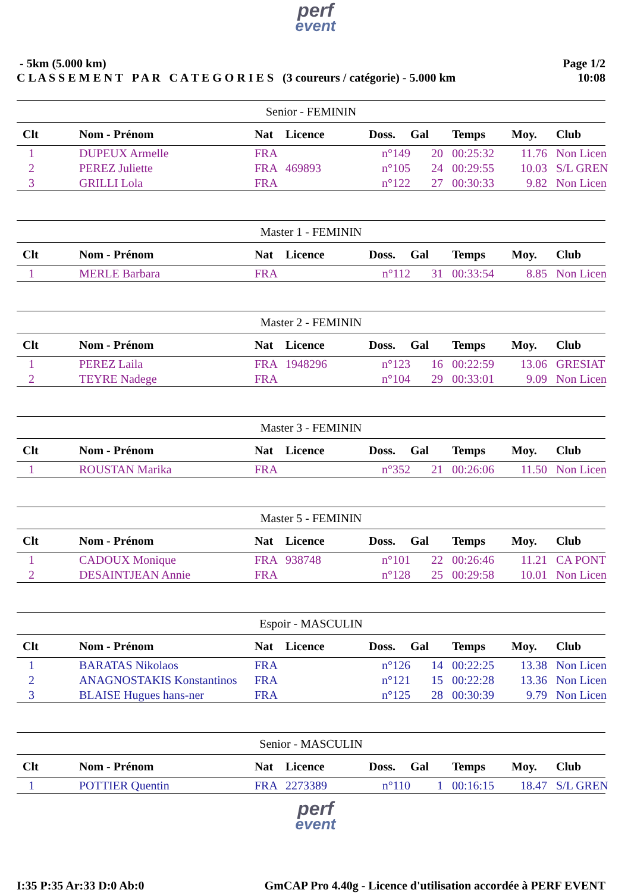perf
event
- 5km (5.000 km)
C L A S S E M E N T P A R C A T E G O R I E S (3 coureurs / catégorie) - 5.000 km
Page 1/2
10:08
| Senior - FEMININ | | | | | | | | |
| Clt | Nom - Prénom | Nat | Licence | Doss. | Gal | Temps | Moy. | Club |
| 1 | DUPEUX Armelle | FRA | | n°149 | 20 | 00:25:32 | 11.76 | Non Licen |
| 2 | PEREZ Juliette | FRA | 469893 | n°105 | 24 | 00:29:55 | 10.03 | S/L GREN |
| 3 | GRILLI Lola | FRA | | n°122 | 27 | 00:30:33 | 9.82 | Non Licen |
| Master 1 - FEMININ | | | | | | | | |
| Clt | Nom - Prénom | Nat | Licence | Doss. | Gal | Temps | Moy. | Club |
| 1 | MERLE Barbara | FRA | | n°112 | 31 | 00:33:54 | 8.85 | Non Licen |
| Master 2 - FEMININ | | | | | | | | |
| Clt | Nom - Prénom | Nat | Licence | Doss. | Gal | Temps | Moy. | Club |
| 1 | PEREZ Laila | FRA | 1948296 | n°123 | 16 | 00:22:59 | 13.06 | GRESIAT |
| 2 | TEYRE Nadege | FRA | | n°104 | 29 | 00:33:01 | 9.09 | Non Licen |
| Master 3 - FEMININ | | | | | | | | |
| Clt | Nom - Prénom | Nat | Licence | Doss. | Gal | Temps | Moy. | Club |
| 1 | ROUSTAN Marika | FRA | | n°352 | 21 | 00:26:06 | 11.50 | Non Licen |
| Master 5 - FEMININ | | | | | | | | |
| Clt | Nom - Prénom | Nat | Licence | Doss. | Gal | Temps | Moy. | Club |
| 1 | CADOUX Monique | FRA | 938748 | n°101 | 22 | 00:26:46 | 11.21 | CA PONT |
| 2 | DESAINTJEAN Annie | FRA | | n°128 | 25 | 00:29:58 | 10.01 | Non Licen |
| Espoir - MASCULIN | | | | | | | | |
| Clt | Nom - Prénom | Nat | Licence | Doss. | Gal | Temps | Moy. | Club |
| 1 | BARATAS Nikolaos | FRA | | n°126 | 14 | 00:22:25 | 13.38 | Non Licen |
| 2 | ANAGNOSTAKIS Konstantinos | FRA | | n°121 | 15 | 00:22:28 | 13.36 | Non Licen |
| 3 | BLAISE Hugues hans-ner | FRA | | n°125 | 28 | 00:30:39 | 9.79 | Non Licen |
| Senior - MASCULIN | | | | | | | | |
| Clt | Nom - Prénom | Nat | Licence | Doss. | Gal | Temps | Moy. | Club |
| 1 | POTTIER Quentin | FRA | 2273389 | n°110 | 1 | 00:16:15 | 18.47 | S/L GREN |
perf
event
I:35 P:35 Ar:33 D:0 Ab:0 GmCAP Pro 4.40g - Licence d'utilisation accordée à PERF EVENT